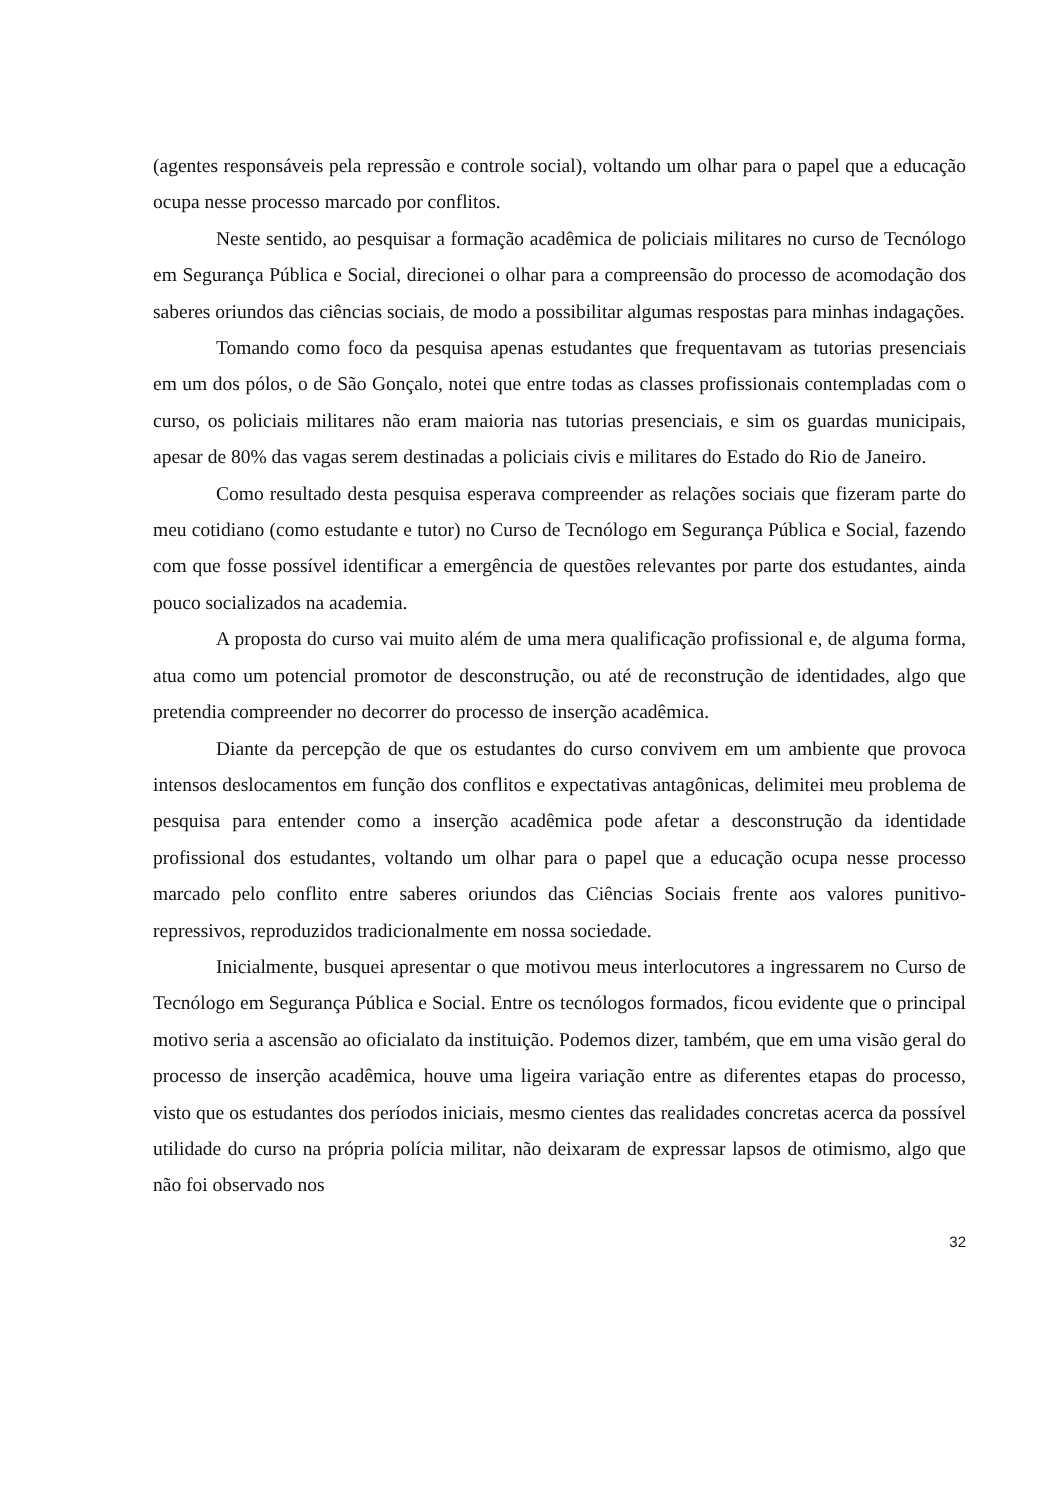(agentes responsáveis pela repressão e controle social), voltando um olhar para o papel que a educação ocupa nesse processo marcado por conflitos.
Neste sentido, ao pesquisar a formação acadêmica de policiais militares no curso de Tecnólogo em Segurança Pública e Social, direcionei o olhar para a compreensão do processo de acomodação dos saberes oriundos das ciências sociais, de modo a possibilitar algumas respostas para minhas indagações.
Tomando como foco da pesquisa apenas estudantes que frequentavam as tutorias presenciais em um dos pólos, o de São Gonçalo, notei que entre todas as classes profissionais contempladas com o curso, os policiais militares não eram maioria nas tutorias presenciais, e sim os guardas municipais, apesar de 80% das vagas serem destinadas a policiais civis e militares do Estado do Rio de Janeiro.
Como resultado desta pesquisa esperava compreender as relações sociais que fizeram parte do meu cotidiano (como estudante e tutor) no Curso de Tecnólogo em Segurança Pública e Social, fazendo com que fosse possível identificar a emergência de questões relevantes por parte dos estudantes, ainda pouco socializados na academia.
A proposta do curso vai muito além de uma mera qualificação profissional e, de alguma forma, atua como um potencial promotor de desconstrução, ou até de reconstrução de identidades, algo que pretendia compreender no decorrer do processo de inserção acadêmica.
Diante da percepção de que os estudantes do curso convivem em um ambiente que provoca intensos deslocamentos em função dos conflitos e expectativas antagônicas, delimitei meu problema de pesquisa para entender como a inserção acadêmica pode afetar a desconstrução da identidade profissional dos estudantes, voltando um olhar para o papel que a educação ocupa nesse processo marcado pelo conflito entre saberes oriundos das Ciências Sociais frente aos valores punitivo-repressivos, reproduzidos tradicionalmente em nossa sociedade.
Inicialmente, busquei apresentar o que motivou meus interlocutores a ingressarem no Curso de Tecnólogo em Segurança Pública e Social. Entre os tecnólogos formados, ficou evidente que o principal motivo seria a ascensão ao oficialato da instituição. Podemos dizer, também, que em uma visão geral do processo de inserção acadêmica, houve uma ligeira variação entre as diferentes etapas do processo, visto que os estudantes dos períodos iniciais, mesmo cientes das realidades concretas acerca da possível utilidade do curso na própria polícia militar, não deixaram de expressar lapsos de otimismo, algo que não foi observado nos
32